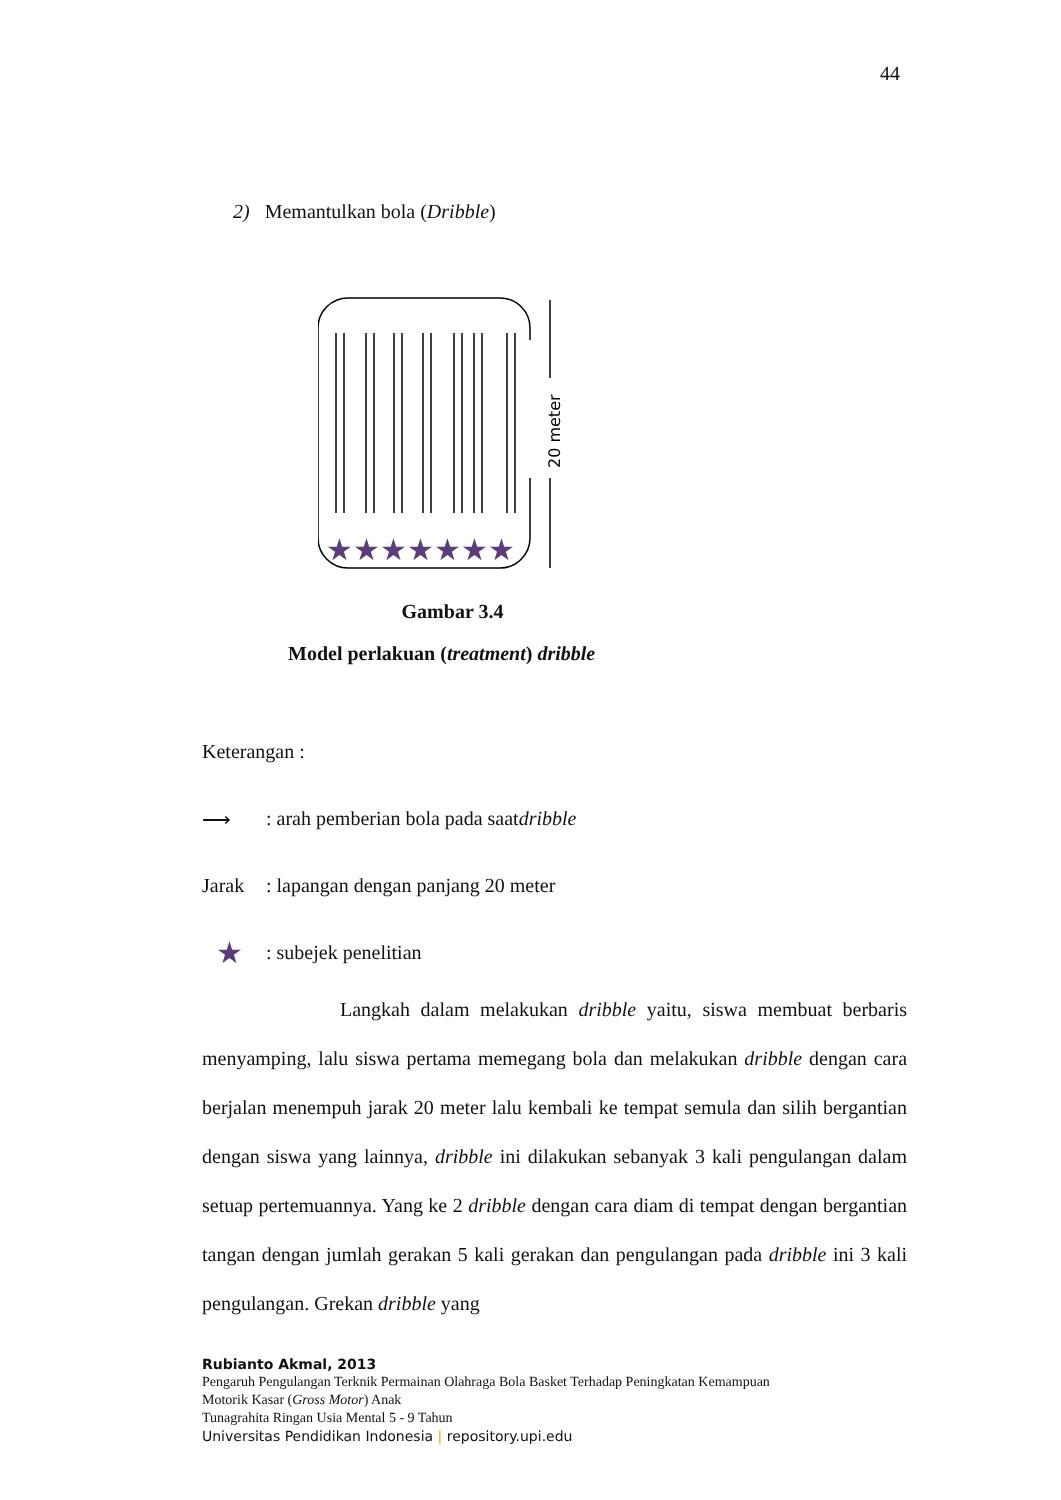44
2) Memantulkan bola (Dribble)
20 meter
★★★★★★★
Gambar 3.4
Model perlakuan (treatment) dribble
Keterangan :
⟶: arah pemberian bola pada saat dribble
Jarak: lapangan dengan panjang 20 meter
★: subejek penelitian
Langkah dalam melakukan dribble yaitu, siswa membuat berbaris menyamping, lalu siswa pertama memegang bola dan melakukan dribble dengan cara berjalan menempuh jarak 20 meter lalu kembali ke tempat semula dan silih bergantian dengan siswa yang lainnya, dribble ini dilakukan sebanyak 3 kali pengulangan dalam setuap pertemuannya. Yang ke 2 dribble dengan cara diam di tempat dengan bergantian tangan dengan jumlah gerakan 5 kali gerakan dan pengulangan pada dribble ini 3 kali pengulangan. Grekan dribble yang
Rubianto Akmal, 2013
Pengaruh Pengulangan Terknik Permainan Olahraga Bola Basket Terhadap Peningkatan Kemampuan
Motorik Kasar (Gross Motor) Anak
Tunagrahita Ringan Usia Mental 5 - 9 Tahun
Universitas Pendidikan Indonesia | repository.upi.edu